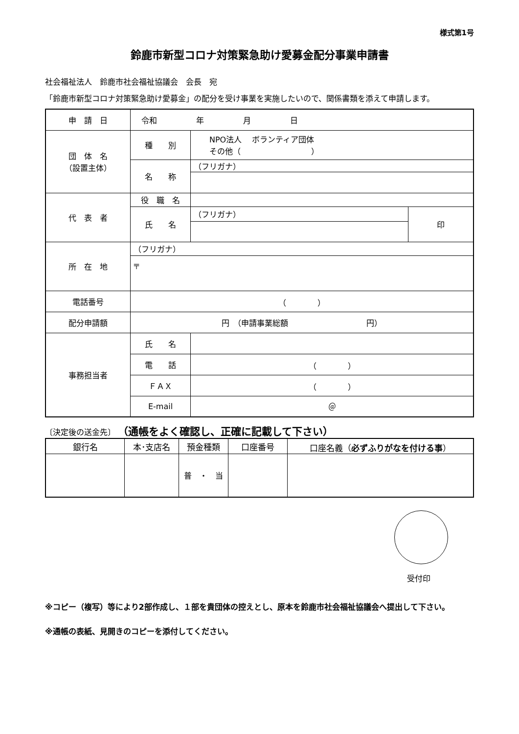様式第1号
鈴鹿市新型コロナ対策緊急助け愛募金配分事業申請書
社会福祉法人　鈴鹿市社会福祉協議会　会長　宛
「鈴鹿市新型コロナ対策緊急助け愛募金」の配分を受け事業を実施したいので、関係書類を添えて申請します。
| 申 請 日 | 令和 年 月 日 | | |
| 団 体 名 （設置主体） | 種 別 | NPO法人 ボランティア団体 その他（ ） | |
| | 名 称 | （フリガナ） | |
| 代 表 者 | 役 職 名 | | |
| | 氏 名 | （フリガナ） | 印 |
| 所 在 地 | （フリガナ） | | |
| | 〒 | | |
| 電話番号 | （ ） | | |
| 配分申請額 | 円 （申請事業総額 円） | | |
| 事務担当者 | 氏 名 | | |
| | 電 話 | （ ） | |
| | ＦＡＸ | （ ） | |
| | E-mail | ＠ | |
〔決定後の送金先〕 （通帳をよく確認し、正確に記載して下さい）
| 銀行名 | 本･支店名 | 預金種類 | 口座番号 | 口座名義（ 必ずふりがなを付ける事 ） |
| --- | --- | --- | --- | --- |
| | | 普 ・ 当 | | |
受付印
※コピー（複写）等により2部作成し、１部を貴団体の控えとし、原本を鈴鹿市社会福祉協議会へ提出して下さい。
※通帳の表紙、見開きのコピーを添付してください。